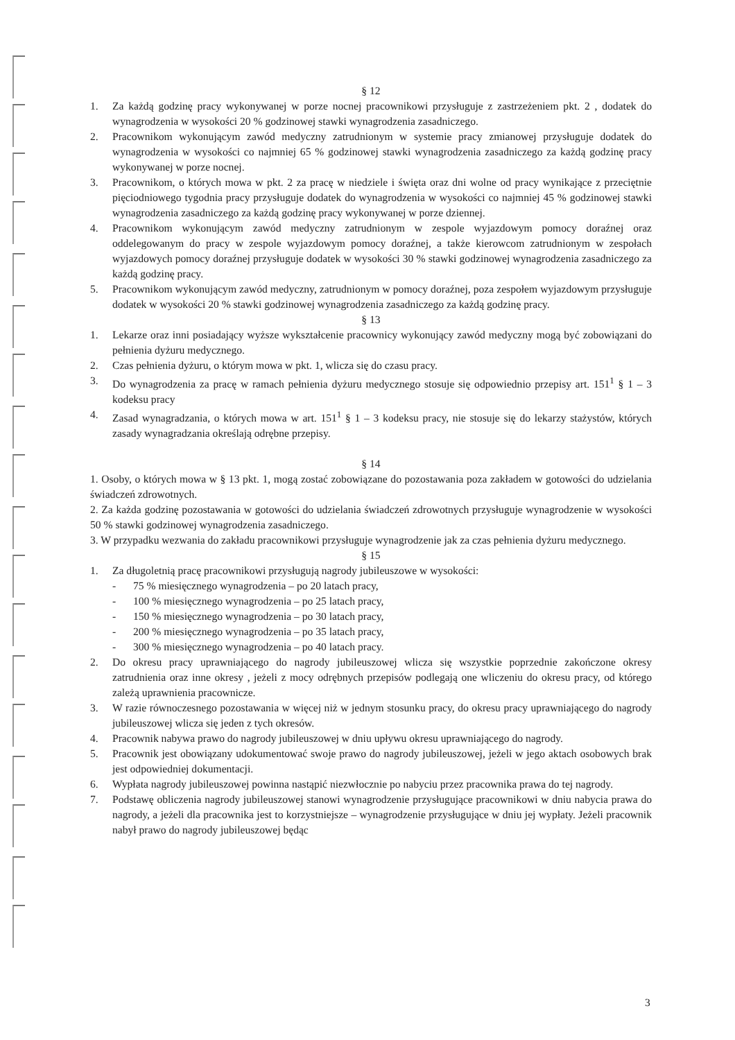§ 12
1. Za każdą godzinę pracy wykonywanej w porze nocnej pracownikowi przysługuje z zastrzeżeniem pkt. 2 , dodatek do wynagrodzenia w wysokości 20 % godzinowej stawki wynagrodzenia zasadniczego.
2. Pracownikom wykonującym zawód medyczny zatrudnionym w systemie pracy zmianowej przysługuje dodatek do wynagrodzenia w wysokości co najmniej 65 % godzinowej stawki wynagrodzenia zasadniczego za każdą godzinę pracy wykonywanej w porze nocnej.
3. Pracownikom, o których mowa w pkt. 2 za pracę w niedziele i święta oraz dni wolne od pracy wynikające z przeciętnie pięciodniowego tygodnia pracy przysługuje dodatek do wynagrodzenia w wysokości co najmniej 45 % godzinowej stawki wynagrodzenia zasadniczego za każdą godzinę pracy wykonywanej w porze dziennej.
4. Pracownikom wykonującym zawód medyczny zatrudnionym w zespole wyjazdowym pomocy doraźnej oraz oddelegowanym do pracy w zespole wyjazdowym pomocy doraźnej, a także kierowcom zatrudnionym w zespołach wyjazdowych pomocy doraźnej przysługuje dodatek w wysokości 30 % stawki godzinowej wynagrodzenia zasadniczego za każdą godzinę pracy.
5. Pracownikom wykonującym zawód medyczny, zatrudnionym w pomocy doraźnej, poza zespołem wyjazdowym przysługuje dodatek w wysokości 20 % stawki godzinowej wynagrodzenia zasadniczego za każdą godzinę pracy.
§ 13
1. Lekarze oraz inni posiadający wyższe wykształcenie pracownicy wykonujący zawód medyczny mogą być zobowiązani do pełnienia dyżuru medycznego.
2. Czas pełnienia dyżuru, o którym mowa w pkt. 1, wlicza się do czasu pracy.
3. Do wynagrodzenia za pracę w ramach pełnienia dyżuru medycznego stosuje się odpowiednio przepisy art. 151<sup>1</sup> § 1 – 3 kodeksu pracy
4. Zasad wynagradzania, o których mowa w art. 151<sup>1</sup> § 1 – 3 kodeksu pracy, nie stosuje się do lekarzy stażystów, których zasady wynagradzania określają odrębne przepisy.
§ 14
1. Osoby, o których mowa w § 13 pkt. 1, mogą zostać zobowiązane do pozostawania poza zakładem w gotowości do udzielania świadczeń zdrowotnych.
2. Za każda godzinę pozostawania w gotowości do udzielania świadczeń zdrowotnych przysługuje wynagrodzenie w wysokości 50 % stawki godzinowej wynagrodzenia zasadniczego.
3. W przypadku wezwania do zakładu pracownikowi przysługuje wynagrodzenie jak za czas pełnienia dyżuru medycznego.
§ 15
1. Za długoletnią pracę pracownikowi przysługują nagrody jubileuszowe w wysokości:
- 75 % miesięcznego wynagrodzenia – po 20 latach pracy,
- 100 % miesięcznego wynagrodzenia – po 25 latach pracy,
- 150 % miesięcznego wynagrodzenia – po 30 latach pracy,
- 200 % miesięcznego wynagrodzenia – po 35 latach pracy,
- 300 % miesięcznego wynagrodzenia – po 40 latach pracy.
2. Do okresu pracy uprawniającego do nagrody jubileuszowej wlicza się wszystkie poprzednie zakończone okresy zatrudnienia oraz inne okresy , jeżeli z mocy odrębnych przepisów podlegają one wliczeniu do okresu pracy, od którego zależą uprawnienia pracownicze.
3. W razie równoczesnego pozostawania w więcej niż w jednym stosunku pracy, do okresu pracy uprawniającego do nagrody jubileuszowej wlicza się jeden z tych okresów.
4. Pracownik nabywa prawo do nagrody jubileuszowej w dniu upływu okresu uprawniającego do nagrody.
5. Pracownik jest obowiązany udokumentować swoje prawo do nagrody jubileuszowej, jeżeli w jego aktach osobowych brak jest odpowiedniej dokumentacji.
6. Wypłata nagrody jubileuszowej powinna nastąpić niezwłocznie po nabyciu przez pracownika prawa do tej nagrody.
7. Podstawę obliczenia nagrody jubileuszowej stanowi wynagrodzenie przysługujące pracownikowi w dniu nabycia prawa do nagrody, a jeżeli dla pracownika jest to korzystniejsze – wynagrodzenie przysługujące w dniu jej wypłaty. Jeżeli pracownik nabył prawo do nagrody jubileuszowej będąc
3